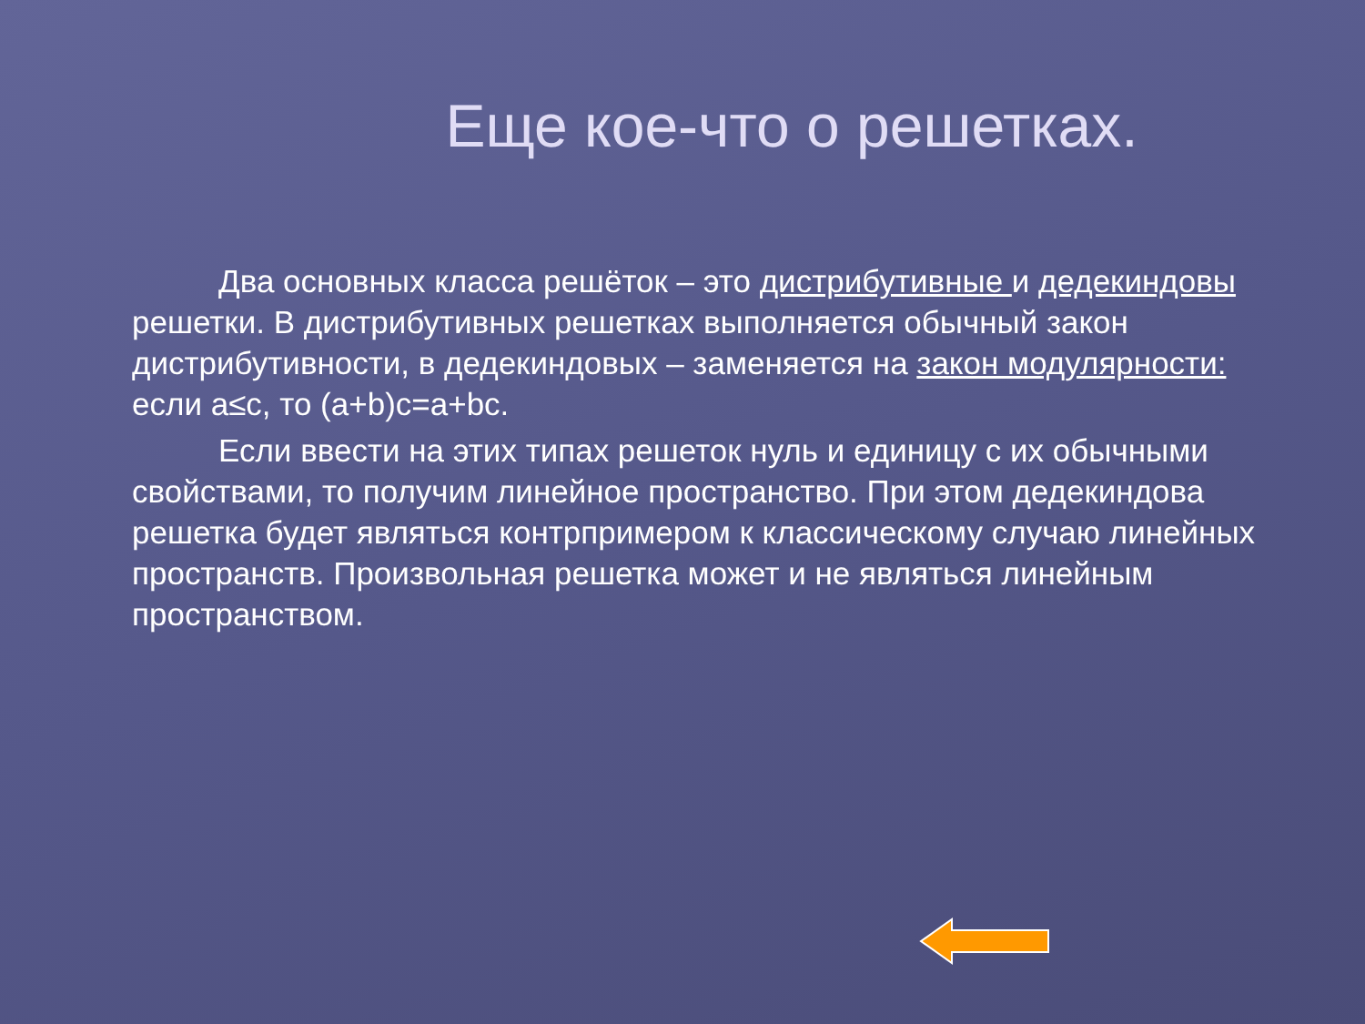Еще кое-что о решетках.
Два основных класса решёток – это дистрибутивные и дедекиндовы решетки. В дистрибутивных решетках выполняется обычный закон дистрибутивности, в дедекиндовых – заменяется на закон модулярности: если a≤c, то (a+b)c=a+bc.
Если ввести на этих типах решеток нуль и единицу с их обычными свойствами, то получим линейное пространство. При этом дедекиндова решетка будет являться контрпримером к классическому случаю линейных пространств. Произвольная решетка может и не являться линейным пространством.